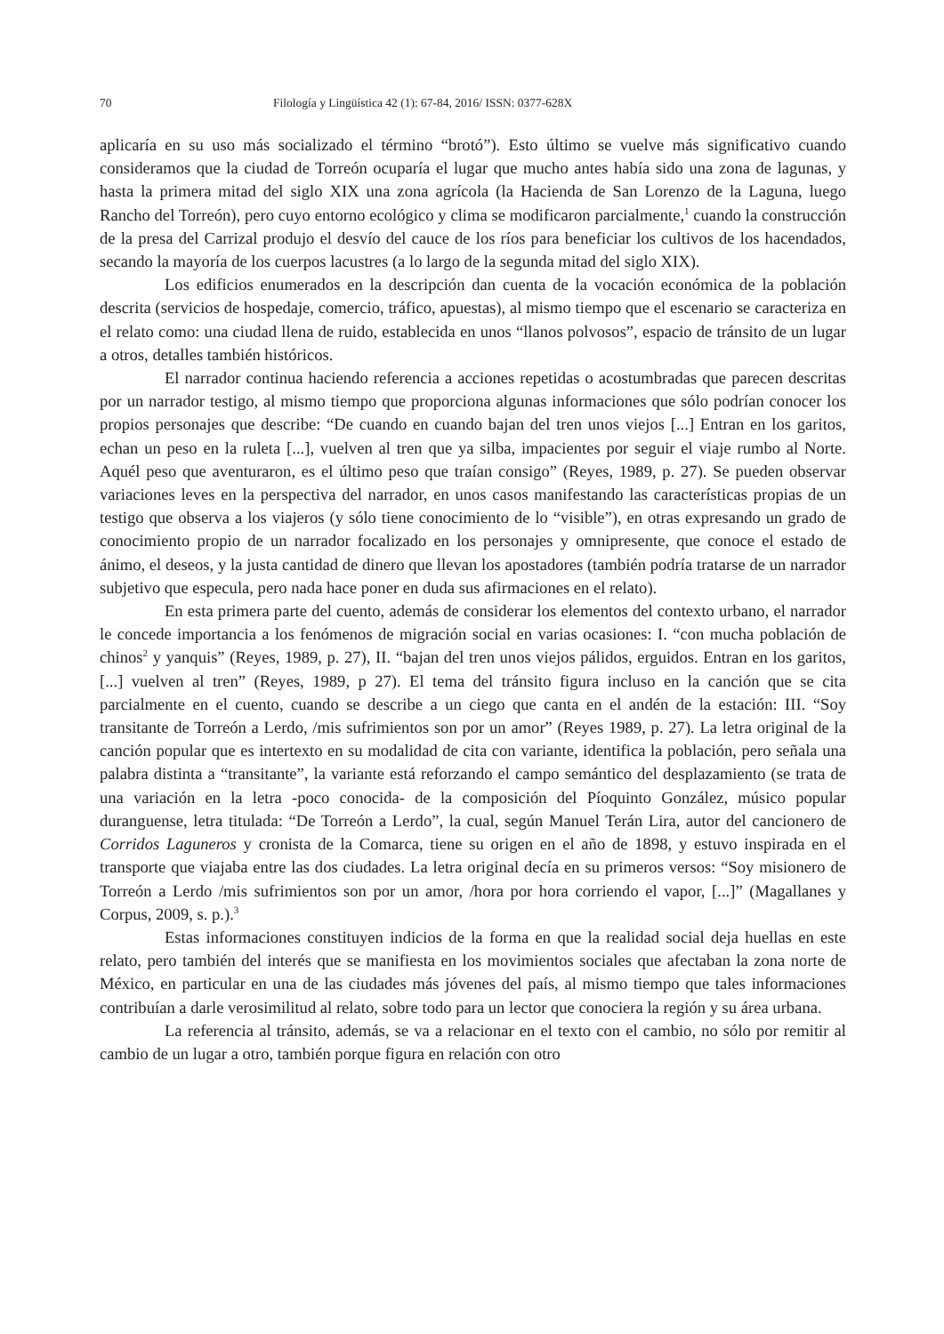70 Filología y Lingüística 42 (1): 67-84, 2016/ ISSN: 0377-628X
aplicaría en su uso más socializado el término “brotó”). Esto último se vuelve más significativo cuando consideramos que la ciudad de Torreón ocuparía el lugar que mucho antes había sido una zona de lagunas, y hasta la primera mitad del siglo XIX una zona agrícola (la Hacienda de San Lorenzo de la Laguna, luego Rancho del Torreón), pero cuyo entorno ecológico y clima se modificaron parcialmente,<sup>1</sup> cuando la construcción de la presa del Carrizal produjo el desvío del cauce de los ríos para beneficiar los cultivos de los hacendados, secando la mayoría de los cuerpos lacustres (a lo largo de la segunda mitad del siglo XIX).
Los edificios enumerados en la descripción dan cuenta de la vocación económica de la población descrita (servicios de hospedaje, comercio, tráfico, apuestas), al mismo tiempo que el escenario se caracteriza en el relato como: una ciudad llena de ruido, establecida en unos “llanos polvosos”, espacio de tránsito de un lugar a otros, detalles también históricos.
El narrador continua haciendo referencia a acciones repetidas o acostumbradas que parecen descritas por un narrador testigo, al mismo tiempo que proporciona algunas informaciones que sólo podrían conocer los propios personajes que describe: “De cuando en cuando bajan del tren unos viejos [...] Entran en los garitos, echan un peso en la ruleta [...], vuelven al tren que ya silba, impacientes por seguir el viaje rumbo al Norte. Aquél peso que aventuraron, es el último peso que traían consigo” (Reyes, 1989, p. 27). Se pueden observar variaciones leves en la perspectiva del narrador, en unos casos manifestando las características propias de un testigo que observa a los viajeros (y sólo tiene conocimiento de lo “visible”), en otras expresando un grado de conocimiento propio de un narrador focalizado en los personajes y omnipresente, que conoce el estado de ánimo, el deseos, y la justa cantidad de dinero que llevan los apostadores (también podría tratarse de un narrador subjetivo que especula, pero nada hace poner en duda sus afirmaciones en el relato).
En esta primera parte del cuento, además de considerar los elementos del contexto urbano, el narrador le concede importancia a los fenómenos de migración social en varias ocasiones: I. “con mucha población de chinos<sup>2</sup> y yanquis” (Reyes, 1989, p. 27), II. “bajan del tren unos viejos pálidos, erguidos. Entran en los garitos, [...] vuelven al tren” (Reyes, 1989, p 27). El tema del tránsito figura incluso en la canción que se cita parcialmente en el cuento, cuando se describe a un ciego que canta en el andén de la estación: III. “Soy transitante de Torreón a Lerdo, /mis sufrimientos son por un amor” (Reyes 1989, p. 27). La letra original de la canción popular que es intertexto en su modalidad de cita con variante, identifica la población, pero señala una palabra distinta a “transitante”, la variante está reforzando el campo semántico del desplazamiento (se trata de una variación en la letra -poco conocida- de la composición del Píoquinto González, músico popular duranguense, letra titulada: “De Torreón a Lerdo”, la cual, según Manuel Terán Lira, autor del cancionero de Corridos Laguneros y cronista de la Comarca, tiene su origen en el año de 1898, y estuvo inspirada en el transporte que viajaba entre las dos ciudades. La letra original decía en su primeros versos: “Soy misionero de Torreón a Lerdo /mis sufrimientos son por un amor, /hora por hora corriendo el vapor, [...]” (Magallanes y Corpus, 2009, s. p.).<sup>3</sup>
Estas informaciones constituyen indicios de la forma en que la realidad social deja huellas en este relato, pero también del interés que se manifiesta en los movimientos sociales que afectaban la zona norte de México, en particular en una de las ciudades más jóvenes del país, al mismo tiempo que tales informaciones contribuían a darle verosimilitud al relato, sobre todo para un lector que conociera la región y su área urbana.
La referencia al tránsito, además, se va a relacionar en el texto con el cambio, no sólo por remitir al cambio de un lugar a otro, también porque figura en relación con otro